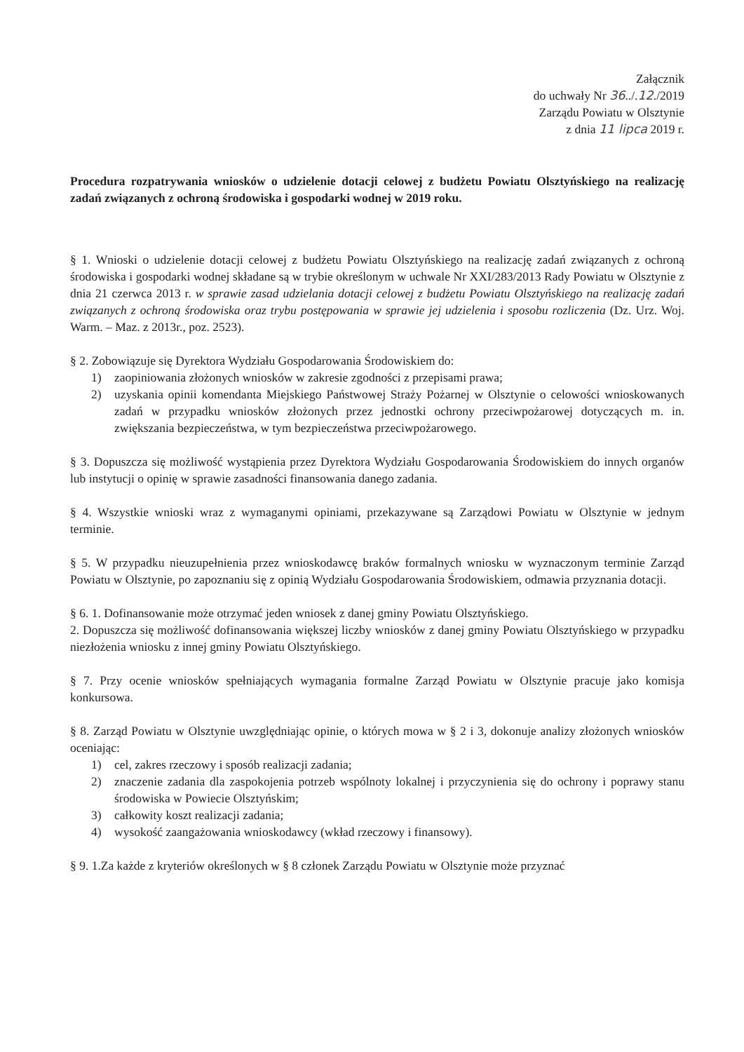Załącznik
do uchwały Nr 36../.12./2019
Zarządu Powiatu w Olsztynie
z dnia 11 lipca 2019 r.
Procedura rozpatrywania wniosków o udzielenie dotacji celowej z budżetu Powiatu Olsztyńskiego na realizację zadań związanych z ochroną środowiska i gospodarki wodnej w 2019 roku.
§ 1. Wnioski o udzielenie dotacji celowej z budżetu Powiatu Olsztyńskiego na realizację zadań związanych z ochroną środowiska i gospodarki wodnej składane są w trybie określonym w uchwale Nr XXI/283/2013 Rady Powiatu w Olsztynie z dnia 21 czerwca 2013 r. w sprawie zasad udzielania dotacji celowej z budżetu Powiatu Olsztyńskiego na realizację zadań związanych z ochroną środowiska oraz trybu postępowania w sprawie jej udzielenia i sposobu rozliczenia (Dz. Urz. Woj. Warm. – Maz. z 2013r., poz. 2523).
§ 2. Zobowiązuje się Dyrektora Wydziału Gospodarowania Środowiskiem do:
1) zaopiniowania złożonych wniosków w zakresie zgodności z przepisami prawa;
2) uzyskania opinii komendanta Miejskiego Państwowej Straży Pożarnej w Olsztynie o celowości wnioskowanych zadań w przypadku wniosków złożonych przez jednostki ochrony przeciwpożarowej dotyczących m. in. zwiększania bezpieczeństwa, w tym bezpieczeństwa przeciwpożarowego.
§ 3. Dopuszcza się możliwość wystąpienia przez Dyrektora Wydziału Gospodarowania Środowiskiem do innych organów lub instytucji o opinię w sprawie zasadności finansowania danego zadania.
§ 4. Wszystkie wnioski wraz z wymaganymi opiniami, przekazywane są Zarządowi Powiatu w Olsztynie w jednym terminie.
§ 5. W przypadku nieuzupełnienia przez wnioskodawcę braków formalnych wniosku w wyznaczonym terminie Zarząd Powiatu w Olsztynie, po zapoznaniu się z opinią Wydziału Gospodarowania Środowiskiem, odmawia przyznania dotacji.
§ 6. 1. Dofinansowanie może otrzymać jeden wniosek z danej gminy Powiatu Olsztyńskiego.
2. Dopuszcza się możliwość dofinansowania większej liczby wniosków z danej gminy Powiatu Olsztyńskiego w przypadku niezłożenia wniosku z innej gminy Powiatu Olsztyńskiego.
§ 7. Przy ocenie wniosków spełniających wymagania formalne Zarząd Powiatu w Olsztynie pracuje jako komisja konkursowa.
§ 8. Zarząd Powiatu w Olsztynie uwzględniając opinie, o których mowa w § 2 i 3, dokonuje analizy złożonych wniosków oceniając:
1) cel, zakres rzeczowy i sposób realizacji zadania;
2) znaczenie zadania dla zaspokojenia potrzeb wspólnoty lokalnej i przyczynienia się do ochrony i poprawy stanu środowiska w Powiecie Olsztyńskim;
3) całkowity koszt realizacji zadania;
4) wysokość zaangażowania wnioskodawcy (wkład rzeczowy i finansowy).
§ 9. 1.Za każde z kryteriów określonych w § 8 członek Zarządu Powiatu w Olsztynie może przyznać